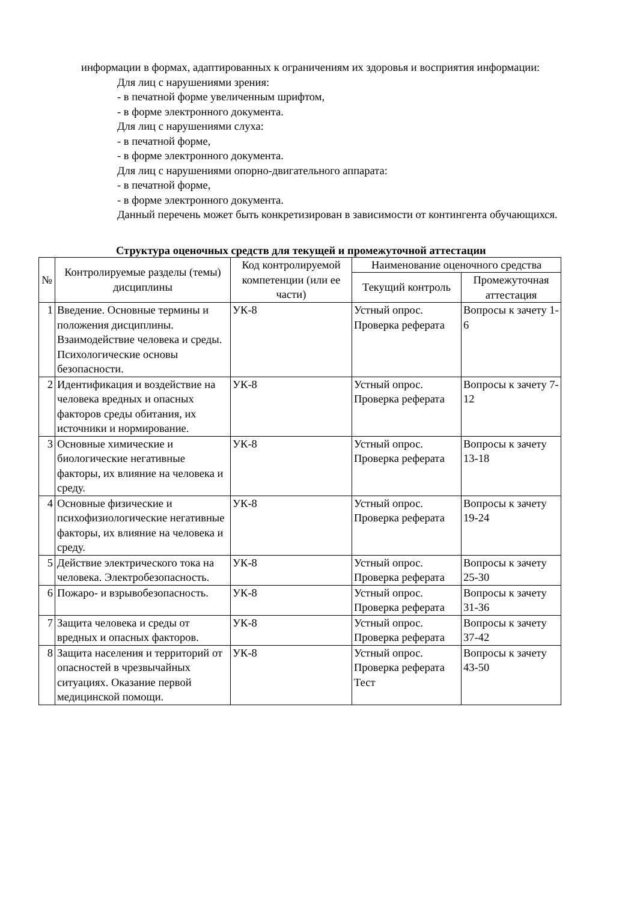информации в формах, адаптированных к ограничениям их здоровья и восприятия информации:
Для лиц с нарушениями зрения:
- в печатной форме увеличенным шрифтом,
- в форме электронного документа.
Для лиц с нарушениями слуха:
- в печатной форме,
- в форме электронного документа.
Для лиц с нарушениями опорно-двигательного аппарата:
- в печатной форме,
- в форме электронного документа.
Данный перечень может быть конкретизирован в зависимости от контингента обучающихся.
Структура оценочных средств для текущей и промежуточной аттестации
| № | Контролируемые разделы (темы) дисциплины | Код контролируемой компетенции (или ее части) | Наименование оценочного средства | |
| --- | --- | --- | --- | --- |
| | | | Текущий контроль | Промежуточная аттестация |
| 1 | Введение. Основные термины и положения дисциплины. Взаимодействие человека и среды. Психологические основы безопасности. | УК-8 | Устный опрос. Проверка реферата | Вопросы к зачету 1-6 |
| 2 | Идентификация и воздействие на человека вредных и опасных факторов среды обитания, их источники и нормирование. | УК-8 | Устный опрос. Проверка реферата | Вопросы к зачету 7-12 |
| 3 | Основные химические и биологические негативные факторы, их влияние на человека и среду. | УК-8 | Устный опрос. Проверка реферата | Вопросы к зачету 13-18 |
| 4 | Основные физические и психофизиологические негативные факторы, их влияние на человека и среду. | УК-8 | Устный опрос. Проверка реферата | Вопросы к зачету 19-24 |
| 5 | Действие электрического тока на человека. Электробезопасность. | УК-8 | Устный опрос. Проверка реферата | Вопросы к зачету 25-30 |
| 6 | Пожаро- и взрывобезопасность. | УК-8 | Устный опрос. Проверка реферата | Вопросы к зачету 31-36 |
| 7 | Защита человека и среды от вредных и опасных факторов. | УК-8 | Устный опрос. Проверка реферата | Вопросы к зачету 37-42 |
| 8 | Защита населения и территорий от опасностей в чрезвычайных ситуациях. Оказание первой медицинской помощи. | УК-8 | Устный опрос. Проверка реферата Тест | Вопросы к зачету 43-50 |